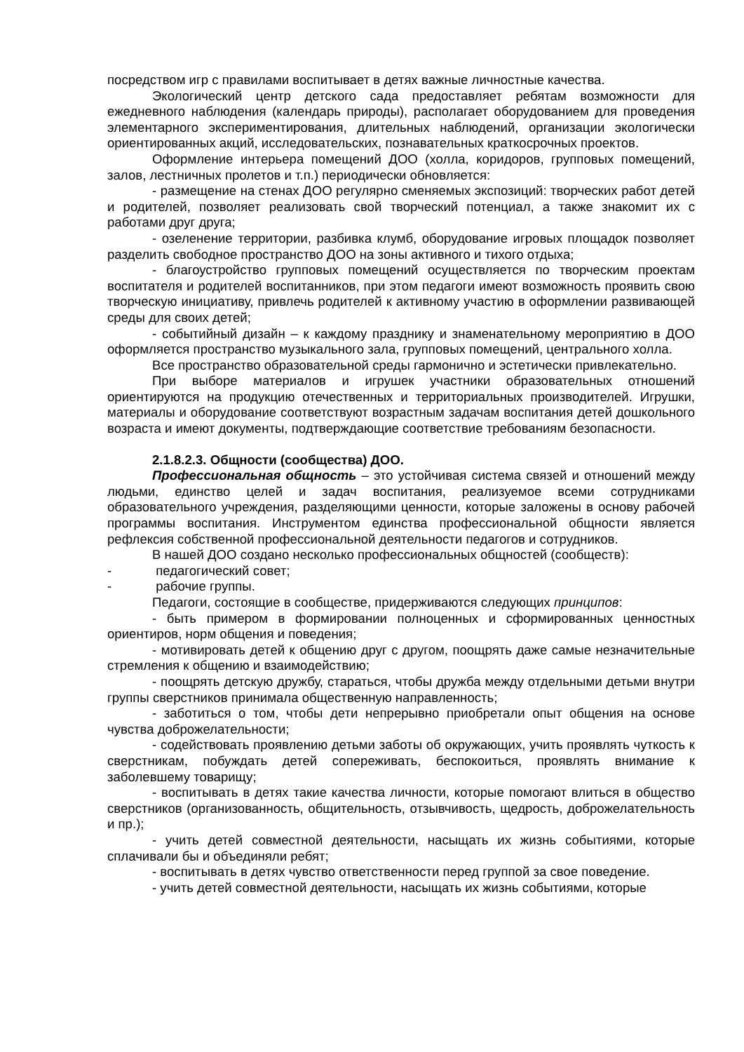посредством игр с правилами воспитывает в детях важные личностные качества.
Экологический центр детского сада предоставляет ребятам возможности для ежедневного наблюдения (календарь природы), располагает оборудованием для проведения элементарного экспериментирования, длительных наблюдений, организации экологически ориентированных акций, исследовательских, познавательных краткосрочных проектов.
Оформление интерьера помещений ДОО (холла, коридоров, групповых помещений, залов, лестничных пролетов и т.п.) периодически обновляется:
- размещение на стенах ДОО регулярно сменяемых экспозиций: творческих работ детей и родителей, позволяет реализовать свой творческий потенциал, а также знакомит их с работами друг друга;
- озеленение территории, разбивка клумб, оборудование игровых площадок позволяет разделить свободное пространство ДОО на зоны активного и тихого отдыха;
- благоустройство групповых помещений осуществляется по творческим проектам воспитателя и родителей воспитанников, при этом педагоги имеют возможность проявить свою творческую инициативу, привлечь родителей к активному участию в оформлении развивающей среды для своих детей;
- событийный дизайн – к каждому празднику и знаменательному мероприятию в ДОО оформляется пространство музыкального зала, групповых помещений, центрального холла.
Все пространство образовательной среды гармонично и эстетически привлекательно.
При выборе материалов и игрушек участники образовательных отношений ориентируются на продукцию отечественных и территориальных производителей. Игрушки, материалы и оборудование соответствуют возрастным задачам воспитания детей дошкольного возраста и имеют документы, подтверждающие соответствие требованиям безопасности.
2.1.8.2.3. Общности (сообщества) ДОО.
Профессиональная общность – это устойчивая система связей и отношений между людьми, единство целей и задач воспитания, реализуемое всеми сотрудниками образовательного учреждения, разделяющими ценности, которые заложены в основу рабочей программы воспитания. Инструментом единства профессиональной общности является рефлексия собственной профессиональной деятельности педагогов и сотрудников.
В нашей ДОО создано несколько профессиональных общностей (сообществ):
- педагогический совет;
- рабочие группы.
Педагоги, состоящие в сообществе, придерживаются следующих принципов:
- быть примером в формировании полноценных и сформированных ценностных ориентиров, норм общения и поведения;
- мотивировать детей к общению друг с другом, поощрять даже самые незначительные стремления к общению и взаимодействию;
- поощрять детскую дружбу, стараться, чтобы дружба между отдельными детьми внутри группы сверстников принимала общественную направленность;
- заботиться о том, чтобы дети непрерывно приобретали опыт общения на основе чувства доброжелательности;
- содействовать проявлению детьми заботы об окружающих, учить проявлять чуткость к сверстникам, побуждать детей сопереживать, беспокоиться, проявлять внимание к заболевшему товарищу;
- воспитывать в детях такие качества личности, которые помогают влиться в общество сверстников (организованность, общительность, отзывчивость, щедрость, доброжелательность и пр.);
- учить детей совместной деятельности, насыщать их жизнь событиями, которые сплачивали бы и объединяли ребят;
- воспитывать в детях чувство ответственности перед группой за свое поведение.
- учить детей совместной деятельности, насыщать их жизнь событиями, которые